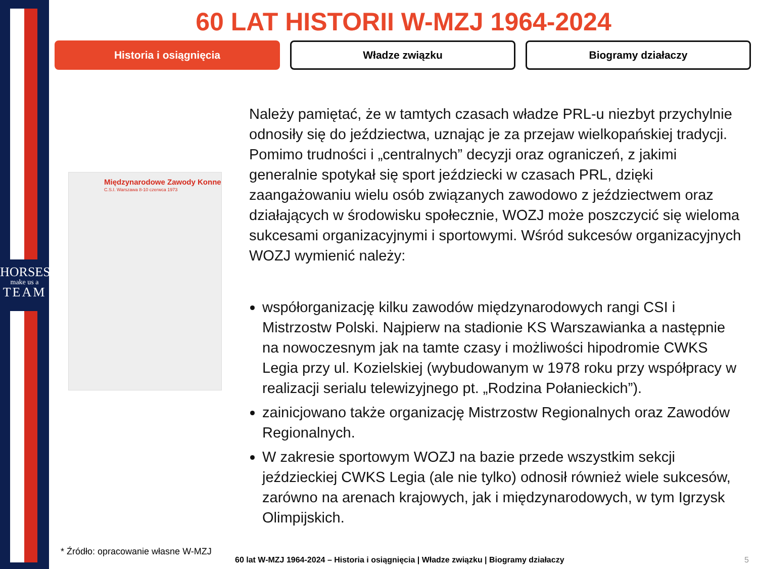HORSES
make us a
TEAM
60 LAT HISTORII W-MZJ 1964-2024
Historia i osiągnięcia Władze związku Biogramy działaczy
Międzynarodowe Zawody Konne
C.S.I. Warszawa 8-10 czerwca 1973
Należy pamiętać, że w tamtych czasach władze PRL-u niezbyt przychylnie odnosiły się do jeździectwa, uznając je za przejaw wielkopańskiej tradycji. Pomimo trudności i „centralnych” decyzji oraz ograniczeń, z jakimi generalnie spotykał się sport jeździecki w czasach PRL, dzięki zaangażowaniu wielu osób związanych zawodowo z jeździectwem oraz działających w środowisku społecznie, WOZJ może poszczycić się wieloma sukcesami organizacyjnymi i sportowymi. Wśród sukcesów organizacyjnych WOZJ wymienić należy:
współorganizację kilku zawodów międzynarodowych rangi CSI i Mistrzostw Polski. Najpierw na stadionie KS Warszawianka a następnie na nowoczesnym jak na tamte czasy i możliwości hipodromie CWKS Legia przy ul. Kozielskiej (wybudowanym w 1978 roku przy współpracy w realizacji serialu telewizyjnego pt. „Rodzina Połanieckich”).
zainicjowano także organizację Mistrzostw Regionalnych oraz Zawodów Regionalnych.
W zakresie sportowym WOZJ na bazie przede wszystkim sekcji jeździeckiej CWKS Legia (ale nie tylko) odnosił również wiele sukcesów, zarówno na arenach krajowych, jak i międzynarodowych, w tym Igrzysk Olimpijskich.
* Źródło: opracowanie własne W-MZJ
60 lat W-MZJ 1964-2024 – Historia i osiągnięcia | Władze związku | Biogramy działaczy
5